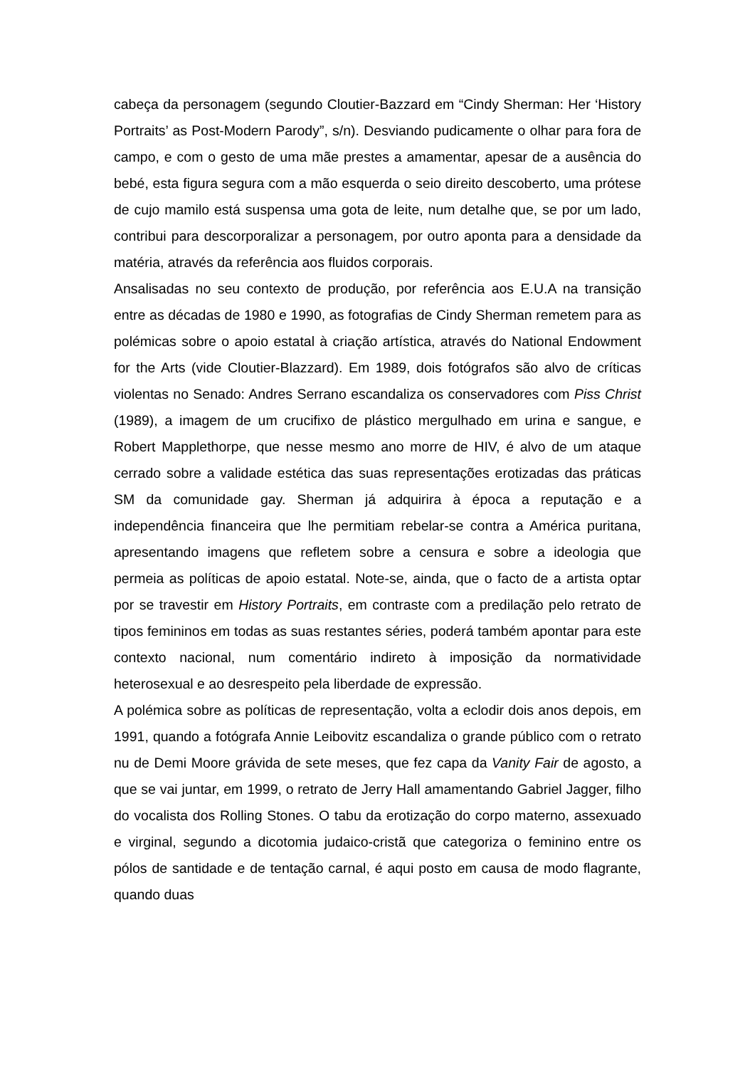cabeça da personagem (segundo Cloutier-Bazzard em “Cindy Sherman: Her ‘History Portraits’ as Post-Modern Parody”, s/n). Desviando pudicamente o olhar para fora de campo, e com o gesto de uma mãe prestes a amamentar, apesar de a ausência do bebé, esta figura segura com a mão esquerda o seio direito descoberto, uma prótese de cujo mamilo está suspensa uma gota de leite, num detalhe que, se por um lado, contribui para descorporalizar a personagem, por outro aponta para a densidade da matéria, através da referência aos fluidos corporais.
Ansalisadas no seu contexto de produção, por referência aos E.U.A na transição entre as décadas de 1980 e 1990, as fotografias de Cindy Sherman remetem para as polémicas sobre o apoio estatal à criação artística, através do National Endowment for the Arts (vide Cloutier-Blazzard). Em 1989, dois fotógrafos são alvo de críticas violentas no Senado: Andres Serrano escandaliza os conservadores com Piss Christ (1989), a imagem de um crucifixo de plástico mergulhado em urina e sangue, e Robert Mapplethorpe, que nesse mesmo ano morre de HIV, é alvo de um ataque cerrado sobre a validade estética das suas representações erotizadas das práticas SM da comunidade gay. Sherman já adquirira à época a reputação e a independência financeira que lhe permitiam rebelar-se contra a América puritana, apresentando imagens que refletem sobre a censura e sobre a ideologia que permeia as políticas de apoio estatal. Note-se, ainda, que o facto de a artista optar por se travestir em History Portraits, em contraste com a predilação pelo retrato de tipos femininos em todas as suas restantes séries, poderá também apontar para este contexto nacional, num comentário indireto à imposição da normatividade heterosexual e ao desrespeito pela liberdade de expressão.
A polémica sobre as políticas de representação, volta a eclodir dois anos depois, em 1991, quando a fotógrafa Annie Leibovitz escandaliza o grande público com o retrato nu de Demi Moore grávida de sete meses, que fez capa da Vanity Fair de agosto, a que se vai juntar, em 1999, o retrato de Jerry Hall amamentando Gabriel Jagger, filho do vocalista dos Rolling Stones. O tabu da erotização do corpo materno, assexuado e virginal, segundo a dicotomia judaico-cristã que categoriza o feminino entre os pólos de santidade e de tentação carnal, é aqui posto em causa de modo flagrante, quando duas